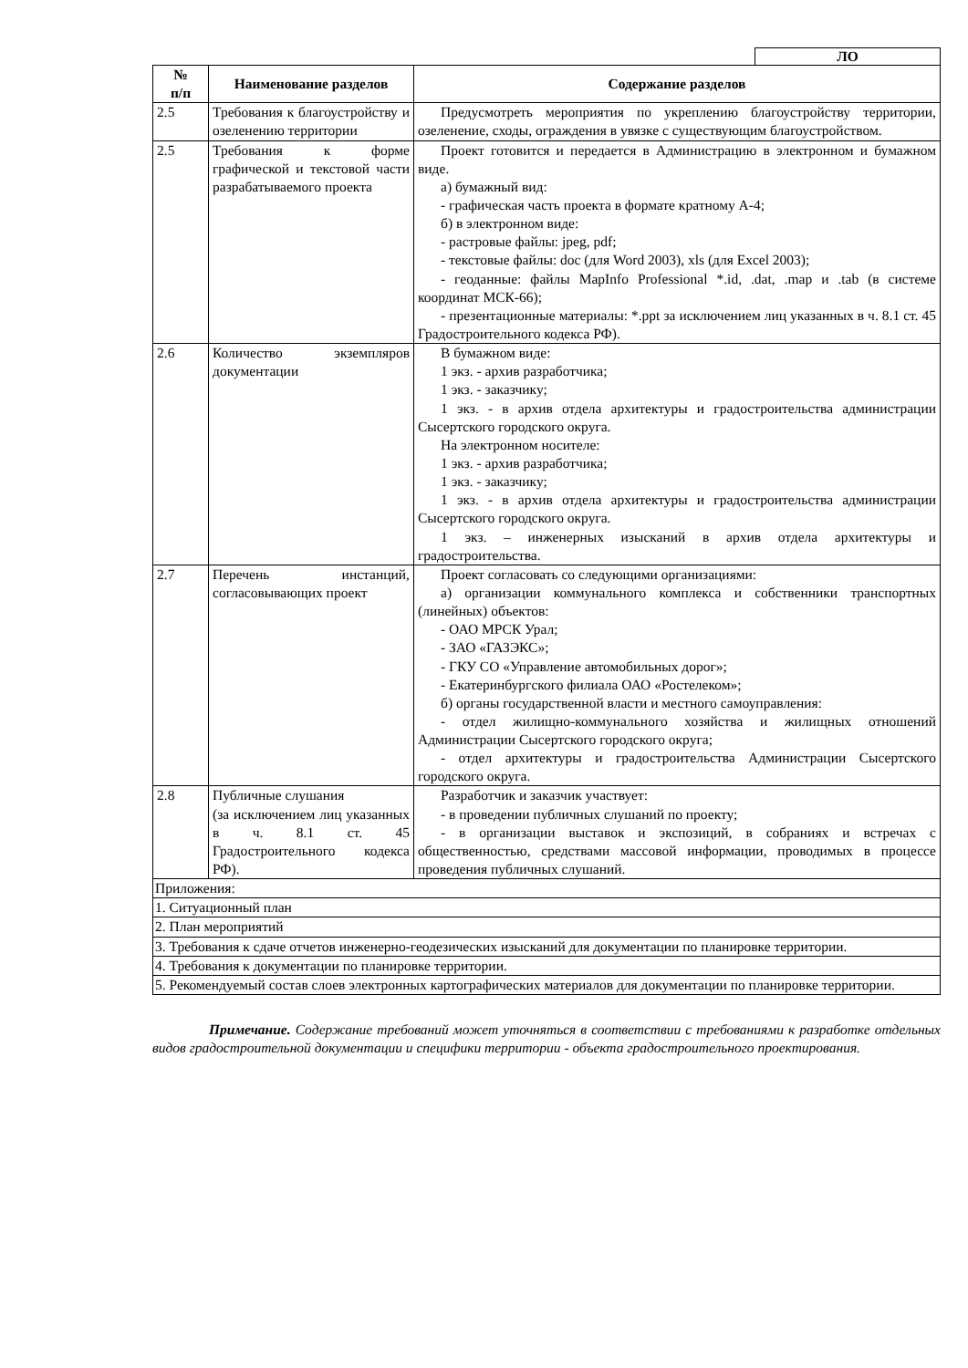ЛО
| № п/п | Наименование разделов | Содержание разделов |
| --- | --- | --- |
| 2.5 | Требования к благоустройству и озеленению территории | Предусмотреть мероприятия по укреплению благоустройству территории, озеленение, сходы, ограждения в увязке с существующим благоустройством. |
| 2.5 | Требования к форме графической и текстовой части разрабатываемого проекта | Проект готовится и передается в Администрацию в электронном и бумажном виде. а) бумажный вид: - графическая часть проекта в формате кратному А-4; б) в электронном виде: - растровые файлы: jpeg, pdf; - текстовые файлы: doc (для Word 2003), xls (для Excel 2003); - геоданные: файлы MapInfo Professional *.id, .dat, .map и .tab (в системе координат МСК-66); - презентационные материалы: *.ppt за исключением лиц указанных в ч. 8.1 ст. 45 Градостроительного кодекса РФ). |
| 2.6 | Количество экземпляров документации | В бумажном виде: 1 экз. - архив разработчика; 1 экз. - заказчику; 1 экз. - в архив отдела архитектуры и градостроительства администрации Сысертского городского округа. На электронном носителе: 1 экз. - архив разработчика; 1 экз. - заказчику; 1 экз. - в архив отдела архитектуры и градостроительства администрации Сысертского городского округа. 1 экз. – инженерных изысканий в архив отдела архитектуры и градостроительства. |
| 2.7 | Перечень инстанций, согласовывающих проект | Проект согласовать со следующими организациями: а) организации коммунального комплекса и собственники транспортных (линейных) объектов: - ОАО МРСК Урал; - ЗАО «ГАЗЭКС»; - ГКУ СО «Управление автомобильных дорог»; - Екатеринбургского филиала ОАО «Ростелеком»; б) органы государственной власти и местного самоуправления: - отдел жилищно-коммунального хозяйства и жилищных отношений Администрации Сысертского городского округа; - отдел архитектуры и градостроительства Администрации Сысертского городского округа. |
| 2.8 | Публичные слушания (за исключением лиц указанных в ч. 8.1 ст. 45 Градостроительного кодекса РФ). | Разработчик и заказчик участвует: - в проведении публичных слушаний по проекту; - в организации выставок и экспозиций, в собраниях и встречах с общественностью, средствами массовой информации, проводимых в процессе проведения публичных слушаний. |
| Приложения: 1. Ситуационный план 2. План мероприятий 3. Требования к сдаче отчетов инженерно-геодезических изысканий для документации по планировке территории. 4. Требования к документации по планировке территории. 5. Рекомендуемый состав слоев электронных картографических материалов для документации по планировке территории. | | |
Примечание. Содержание требований может уточняться в соответствии с требованиями к разработке отдельных видов градостроительной документации и специфики территории - объекта градостроительного проектирования.